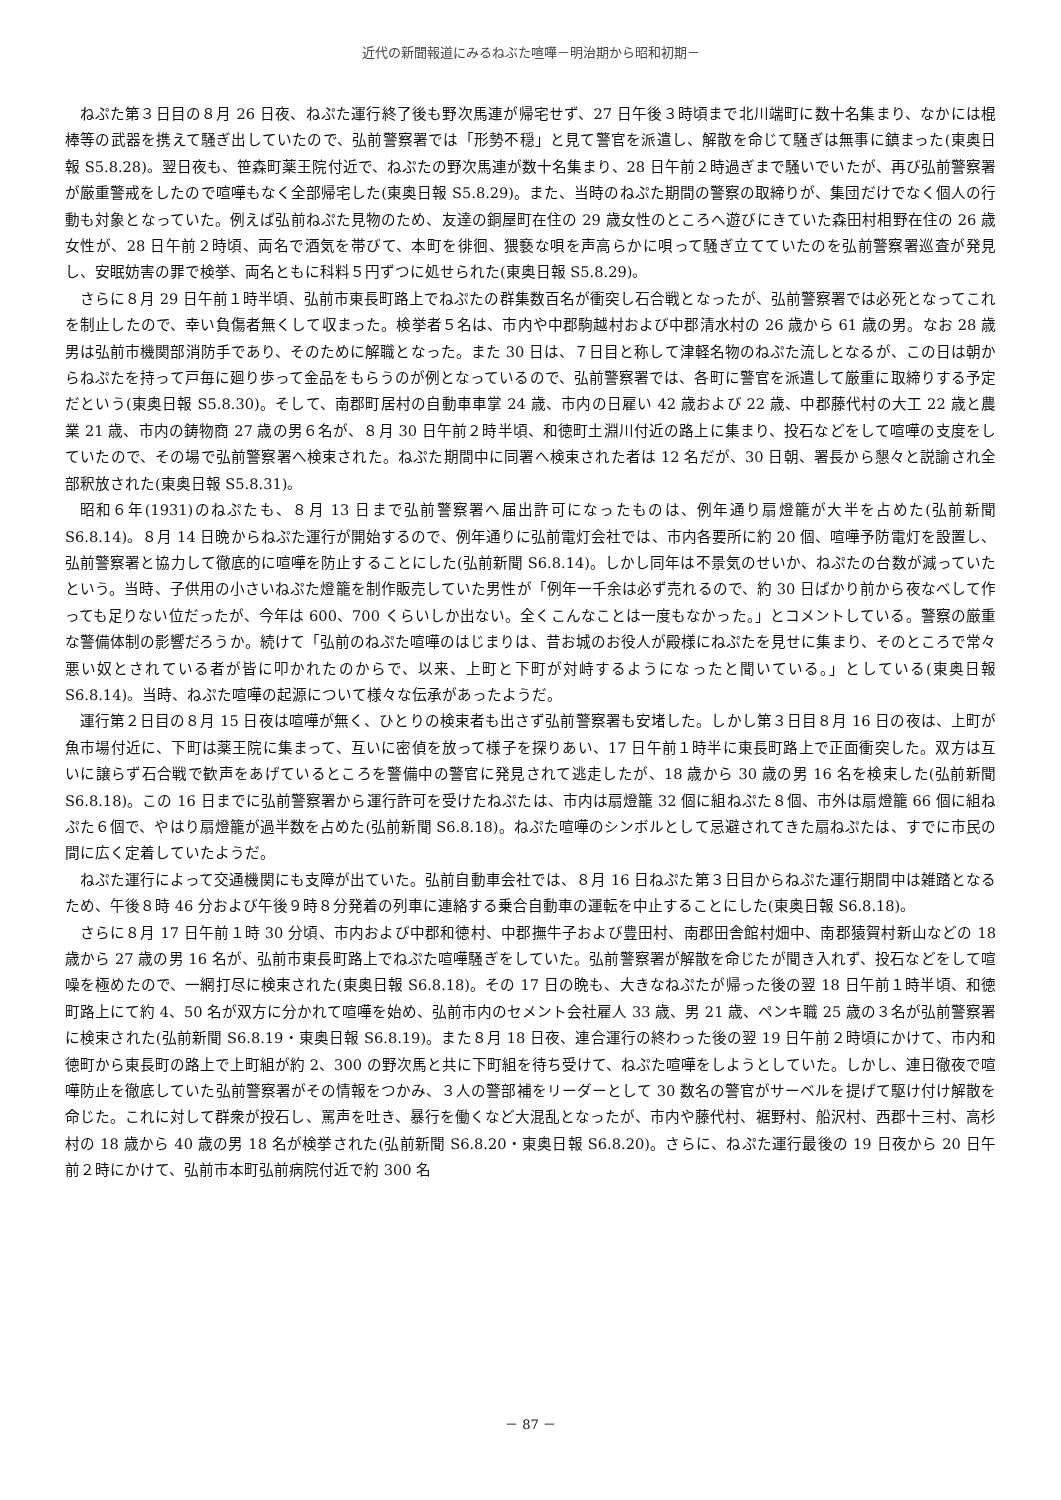近代の新聞報道にみるねぶた喧嘩－明治期から昭和初期－
ねぷた第３日目の８月 26 日夜、ねぷた運行終了後も野次馬連が帰宅せず、27 日午後３時頃まで北川端町に数十名集まり、なかには棍棒等の武器を携えて騒ぎ出していたので、弘前警察署では「形勢不穏」と見て警官を派遣し、解散を命じて騒ぎは無事に鎮まった(東奥日報 S5.8.28)。翌日夜も、笹森町薬王院付近で、ねぷたの野次馬連が数十名集まり、28 日午前２時過ぎまで騒いでいたが、再び弘前警察署が厳重警戒をしたので喧嘩もなく全部帰宅した(東奥日報 S5.8.29)。また、当時のねぷた期間の警察の取締りが、集団だけでなく個人の行動も対象となっていた。例えば弘前ねぷた見物のため、友達の銅屋町在住の 29 歳女性のところへ遊びにきていた森田村相野在住の 26 歳女性が、28 日午前２時頃、両名で酒気を帯びて、本町を徘徊、猥褻な唄を声高らかに唄って騒ぎ立てていたのを弘前警察署巡査が発見し、安眠妨害の罪で検挙、両名ともに科料５円ずつに処せられた(東奥日報 S5.8.29)。
さらに８月 29 日午前１時半頃、弘前市東長町路上でねぷたの群集数百名が衝突し石合戦となったが、弘前警察署では必死となってこれを制止したので、幸い負傷者無くして収まった。検挙者５名は、市内や中郡駒越村および中郡清水村の 26 歳から 61 歳の男。なお 28 歳男は弘前市機関部消防手であり、そのために解職となった。また 30 日は、７日目と称して津軽名物のねぷた流しとなるが、この日は朝からねぷたを持って戸毎に廻り歩って金品をもらうのが例となっているので、弘前警察署では、各町に警官を派遣して厳重に取締りする予定だという(東奥日報 S5.8.30)。そして、南郡町居村の自動車車掌 24 歳、市内の日雇い 42 歳および 22 歳、中郡藤代村の大工 22 歳と農業 21 歳、市内の鋳物商 27 歳の男６名が、８月 30 日午前２時半頃、和徳町土淵川付近の路上に集まり、投石などをして喧嘩の支度をしていたので、その場で弘前警察署へ検束された。ねぷた期間中に同署へ検束された者は 12 名だが、30 日朝、署長から懇々と説諭され全部釈放された(東奥日報 S5.8.31)。
昭和６年(1931)のねぷたも、８月 13 日まで弘前警察署へ届出許可になったものは、例年通り扇燈籠が大半を占めた(弘前新聞 S6.8.14)。８月 14 日晩からねぷた運行が開始するので、例年通りに弘前電灯会社では、市内各要所に約 20 個、喧嘩予防電灯を設置し、弘前警察署と協力して徹底的に喧嘩を防止することにした(弘前新聞 S6.8.14)。しかし同年は不景気のせいか、ねぷたの台数が減っていたという。当時、子供用の小さいねぷた燈籠を制作販売していた男性が「例年一千余は必ず売れるので、約 30 日ばかり前から夜なべして作っても足りない位だったが、今年は 600、700 くらいしか出ない。全くこんなことは一度もなかった。」とコメントしている。警察の厳重な警備体制の影響だろうか。続けて「弘前のねぷた喧嘩のはじまりは、昔お城のお役人が殿様にねぷたを見せに集まり、そのところで常々悪い奴とされている者が皆に叩かれたのからで、以来、上町と下町が対峙するようになったと聞いている。」としている(東奥日報 S6.8.14)。当時、ねぷた喧嘩の起源について様々な伝承があったようだ。
運行第２日目の８月 15 日夜は喧嘩が無く、ひとりの検束者も出さず弘前警察署も安堵した。しかし第３日目８月 16 日の夜は、上町が魚市場付近に、下町は薬王院に集まって、互いに密偵を放って様子を探りあい、17 日午前１時半に東長町路上で正面衝突した。双方は互いに譲らず石合戦で歓声をあげているところを警備中の警官に発見されて逃走したが、18 歳から 30 歳の男 16 名を検束した(弘前新聞 S6.8.18)。この 16 日までに弘前警察署から運行許可を受けたねぷたは、市内は扇燈籠 32 個に組ねぷた８個、市外は扇燈籠 66 個に組ねぷた６個で、やはり扇燈籠が過半数を占めた(弘前新聞 S6.8.18)。ねぷた喧嘩のシンボルとして忌避されてきた扇ねぷたは、すでに市民の間に広く定着していたようだ。
ねぷた運行によって交通機関にも支障が出ていた。弘前自動車会社では、８月 16 日ねぷた第３日目からねぷた運行期間中は雑踏となるため、午後８時 46 分および午後９時８分発着の列車に連絡する乗合自動車の運転を中止することにした(東奥日報 S6.8.18)。
さらに８月 17 日午前１時 30 分頃、市内および中郡和徳村、中郡撫牛子および豊田村、南郡田舎館村畑中、南郡猿賀村新山などの 18 歳から 27 歳の男 16 名が、弘前市東長町路上でねぷた喧嘩騒ぎをしていた。弘前警察署が解散を命じたが聞き入れず、投石などをして喧噪を極めたので、一網打尽に検束された(東奥日報 S6.8.18)。その 17 日の晩も、大きなねぷたが帰った後の翌 18 日午前１時半頃、和徳町路上にて約 4、50 名が双方に分かれて喧嘩を始め、弘前市内のセメント会社雇人 33 歳、男 21 歳、ペンキ職 25 歳の３名が弘前警察署に検束された(弘前新聞 S6.8.19・東奥日報 S6.8.19)。また８月 18 日夜、連合運行の終わった後の翌 19 日午前２時頃にかけて、市内和徳町から東長町の路上で上町組が約 2、300 の野次馬と共に下町組を待ち受けて、ねぷた喧嘩をしようとしていた。しかし、連日徹夜で喧嘩防止を徹底していた弘前警察署がその情報をつかみ、３人の警部補をリーダーとして 30 数名の警官がサーベルを提げて駆け付け解散を命じた。これに対して群衆が投石し、罵声を吐き、暴行を働くなど大混乱となったが、市内や藤代村、裾野村、船沢村、西郡十三村、高杉村の 18 歳から 40 歳の男 18 名が検挙された(弘前新聞 S6.8.20・東奥日報 S6.8.20)。さらに、ねぷた運行最後の 19 日夜から 20 日午前２時にかけて、弘前市本町弘前病院付近で約 300 名
－ 87 －